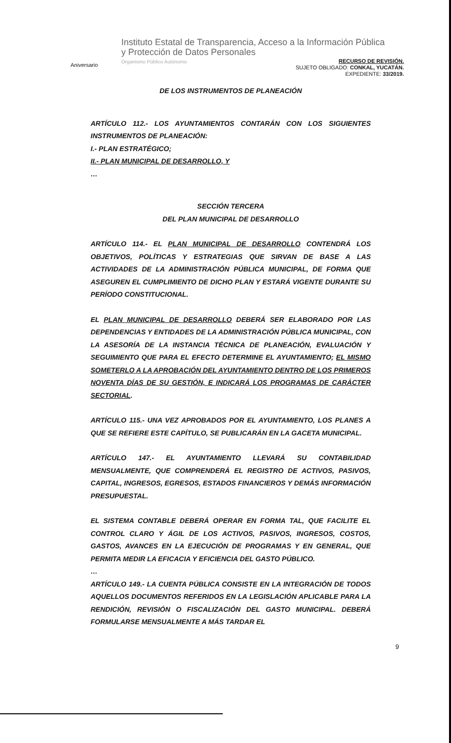Aniversario
Instituto Estatal de Transparencia, Acceso a la Información Pública
y Protección de Datos Personales
Organismo Público Autónomo
RECURSO DE REVISIÓN.
SUJETO OBLIGADO: CONKAL, YUCATÁN.
EXPEDIENTE: 33/2019.
DE LOS INSTRUMENTOS DE PLANEACIÓN
ARTÍCULO 112.- LOS AYUNTAMIENTOS CONTARÁN CON LOS SIGUIENTES INSTRUMENTOS DE PLANEACIÓN:
I.- PLAN ESTRATÉGICO;
II.- PLAN MUNICIPAL DE DESARROLLO, Y
…
SECCIÓN TERCERA
DEL PLAN MUNICIPAL DE DESARROLLO
ARTÍCULO 114.- EL PLAN MUNICIPAL DE DESARROLLO CONTENDRÁ LOS OBJETIVOS, POLÍTICAS Y ESTRATEGIAS QUE SIRVAN DE BASE A LAS ACTIVIDADES DE LA ADMINISTRACIÓN PÚBLICA MUNICIPAL, DE FORMA QUE ASEGUREN EL CUMPLIMIENTO DE DICHO PLAN Y ESTARÁ VIGENTE DURANTE SU PERÍODO CONSTITUCIONAL.
EL PLAN MUNICIPAL DE DESARROLLO DEBERÁ SER ELABORADO POR LAS DEPENDENCIAS Y ENTIDADES DE LA ADMINISTRACIÓN PÚBLICA MUNICIPAL, CON LA ASESORÍA DE LA INSTANCIA TÉCNICA DE PLANEACIÓN, EVALUACIÓN Y SEGUIMIENTO QUE PARA EL EFECTO DETERMINE EL AYUNTAMIENTO; EL MISMO SOMETERLO A LA APROBACIÓN DEL AYUNTAMIENTO DENTRO DE LOS PRIMEROS NOVENTA DÍAS DE SU GESTIÓN, E INDICARÁ LOS PROGRAMAS DE CARÁCTER SECTORIAL.
ARTÍCULO 115.- UNA VEZ APROBADOS POR EL AYUNTAMIENTO, LOS PLANES A QUE SE REFIERE ESTE CAPÍTULO, SE PUBLICARÁN EN LA GACETA MUNICIPAL.
ARTÍCULO 147.- EL AYUNTAMIENTO LLEVARÁ SU CONTABILIDAD MENSUALMENTE, QUE COMPRENDERÁ EL REGISTRO DE ACTIVOS, PASIVOS, CAPITAL, INGRESOS, EGRESOS, ESTADOS FINANCIEROS Y DEMÁS INFORMACIÓN PRESUPUESTAL.
EL SISTEMA CONTABLE DEBERÁ OPERAR EN FORMA TAL, QUE FACILITE EL CONTROL CLARO Y ÁGIL DE LOS ACTIVOS, PASIVOS, INGRESOS, COSTOS, GASTOS, AVANCES EN LA EJECUCIÓN DE PROGRAMAS Y EN GENERAL, QUE PERMITA MEDIR LA EFICACIA Y EFICIENCIA DEL GASTO PÚBLICO.
…
ARTÍCULO 149.- LA CUENTA PÚBLICA CONSISTE EN LA INTEGRACIÓN DE TODOS AQUELLOS DOCUMENTOS REFERIDOS EN LA LEGISLACIÓN APLICABLE PARA LA RENDICIÓN, REVISIÓN O FISCALIZACIÓN DEL GASTO MUNICIPAL. DEBERÁ FORMULARSE MENSUALMENTE A MÁS TARDAR EL
9